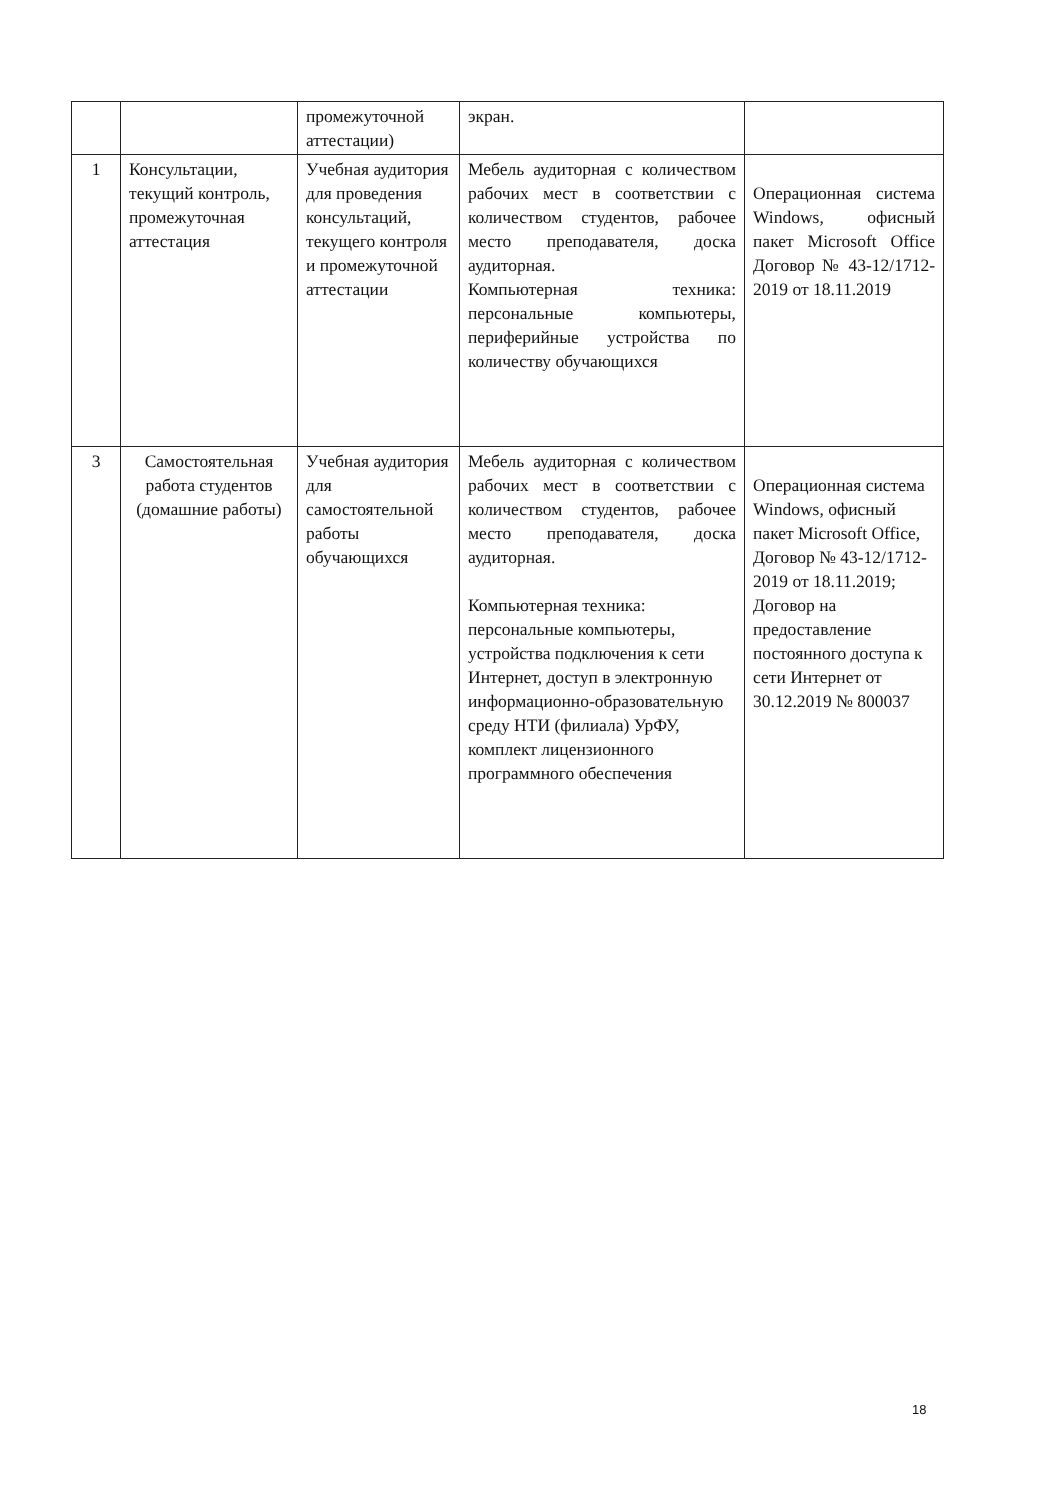| | | промежуточной аттестации) | экран. | |
| 1 | Консультации, текущий контроль, промежуточная аттестация | Учебная аудитория для проведения консультаций, текущего контроля и промежуточной аттестации | Мебель аудиторная с количеством рабочих мест в соответствии с количеством студентов, рабочее место преподавателя, доска аудиторная. Компьютерная техника: персональные компьютеры, периферийные устройства по количеству обучающихся | Операционная система Windows, офисный пакет Microsoft Office Договор № 43-12/1712-2019 от 18.11.2019 |
| 3 | Самостоятельная работа студентов (домашние работы) | Учебная аудитория для самостоятельной работы обучающихся | Мебель аудиторная с количеством рабочих мест в соответствии с количеством студентов, рабочее место преподавателя, доска аудиторная. Компьютерная техника: персональные компьютеры, устройства подключения к сети Интернет, доступ в электронную информационно-образовательную среду НТИ (филиала) УрФУ, комплект лицензионного программного обеспечения | Операционная система Windows, офисный пакет Microsoft Office, Договор № 43-12/1712-2019 от 18.11.2019; Договор на предоставление постоянного доступа к сети Интернет от 30.12.2019 № 800037 |
18